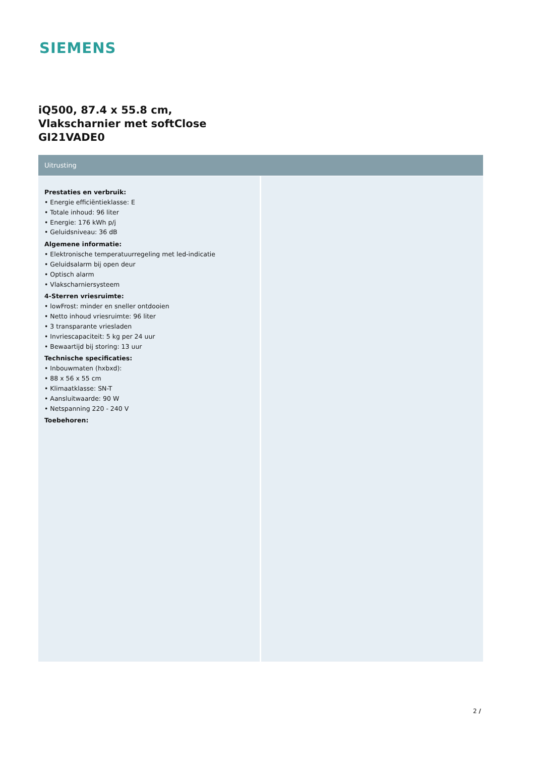SIEMENS
iQ500, 87.4 x 55.8 cm,
Vlakscharnier met softClose
GI21VADE0
Uitrusting
Prestaties en verbruik:
• Energie efficiëntieklasse: E
• Totale inhoud: 96 liter
• Energie: 176 kWh p/j
• Geluidsniveau: 36 dB
Algemene informatie:
• Elektronische temperatuurregeling met led-indicatie
• Geluidsalarm bij open deur
• Optisch alarm
• Vlakscharniersysteem
4-Sterren vriesruimte:
• lowFrost: minder en sneller ontdooien
• Netto inhoud vriesruimte: 96 liter
• 3 transparante vriesladen
• Invriescapaciteit: 5 kg per 24 uur
• Bewaartijd bij storing: 13 uur
Technische specificaties:
• Inbouwmaten (hxbxd):
• 88 x 56 x 55 cm
• Klimaatklasse: SN-T
• Aansluitwaarde: 90 W
• Netspanning 220 - 240 V
Toebehoren:
2 /